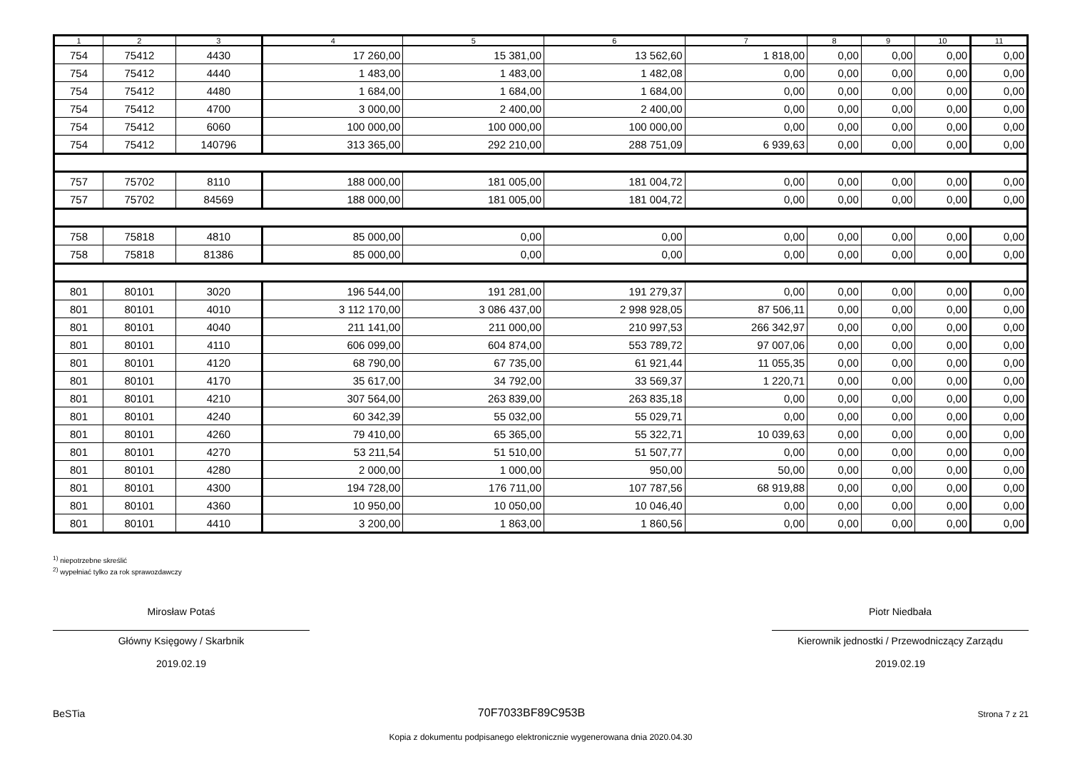| 1 | 2 | 3 | 4 | 5 | 6 | 7 | 8 | 9 | 10 | 11 |
| --- | --- | --- | --- | --- | --- | --- | --- | --- | --- | --- |
| 754 | 75412 | 4430 | 17 260,00 | 15 381,00 | 13 562,60 | 1 818,00 | 0,00 | 0,00 | 0,00 | 0,00 |
| 754 | 75412 | 4440 | 1 483,00 | 1 483,00 | 1 482,08 | 0,00 | 0,00 | 0,00 | 0,00 | 0,00 |
| 754 | 75412 | 4480 | 1 684,00 | 1 684,00 | 1 684,00 | 0,00 | 0,00 | 0,00 | 0,00 | 0,00 |
| 754 | 75412 | 4700 | 3 000,00 | 2 400,00 | 2 400,00 | 0,00 | 0,00 | 0,00 | 0,00 | 0,00 |
| 754 | 75412 | 6060 | 100 000,00 | 100 000,00 | 100 000,00 | 0,00 | 0,00 | 0,00 | 0,00 | 0,00 |
| 754 | 75412 | 140796 | 313 365,00 | 292 210,00 | 288 751,09 | 6 939,63 | 0,00 | 0,00 | 0,00 | 0,00 |
| 757 | 75702 | 8110 | 188 000,00 | 181 005,00 | 181 004,72 | 0,00 | 0,00 | 0,00 | 0,00 | 0,00 |
| 757 | 75702 | 84569 | 188 000,00 | 181 005,00 | 181 004,72 | 0,00 | 0,00 | 0,00 | 0,00 | 0,00 |
| 758 | 75818 | 4810 | 85 000,00 | 0,00 | 0,00 | 0,00 | 0,00 | 0,00 | 0,00 | 0,00 |
| 758 | 75818 | 81386 | 85 000,00 | 0,00 | 0,00 | 0,00 | 0,00 | 0,00 | 0,00 | 0,00 |
| 801 | 80101 | 3020 | 196 544,00 | 191 281,00 | 191 279,37 | 0,00 | 0,00 | 0,00 | 0,00 | 0,00 |
| 801 | 80101 | 4010 | 3 112 170,00 | 3 086 437,00 | 2 998 928,05 | 87 506,11 | 0,00 | 0,00 | 0,00 | 0,00 |
| 801 | 80101 | 4040 | 211 141,00 | 211 000,00 | 210 997,53 | 266 342,97 | 0,00 | 0,00 | 0,00 | 0,00 |
| 801 | 80101 | 4110 | 606 099,00 | 604 874,00 | 553 789,72 | 97 007,06 | 0,00 | 0,00 | 0,00 | 0,00 |
| 801 | 80101 | 4120 | 68 790,00 | 67 735,00 | 61 921,44 | 11 055,35 | 0,00 | 0,00 | 0,00 | 0,00 |
| 801 | 80101 | 4170 | 35 617,00 | 34 792,00 | 33 569,37 | 1 220,71 | 0,00 | 0,00 | 0,00 | 0,00 |
| 801 | 80101 | 4210 | 307 564,00 | 263 839,00 | 263 835,18 | 0,00 | 0,00 | 0,00 | 0,00 | 0,00 |
| 801 | 80101 | 4240 | 60 342,39 | 55 032,00 | 55 029,71 | 0,00 | 0,00 | 0,00 | 0,00 | 0,00 |
| 801 | 80101 | 4260 | 79 410,00 | 65 365,00 | 55 322,71 | 10 039,63 | 0,00 | 0,00 | 0,00 | 0,00 |
| 801 | 80101 | 4270 | 53 211,54 | 51 510,00 | 51 507,77 | 0,00 | 0,00 | 0,00 | 0,00 | 0,00 |
| 801 | 80101 | 4280 | 2 000,00 | 1 000,00 | 950,00 | 50,00 | 0,00 | 0,00 | 0,00 | 0,00 |
| 801 | 80101 | 4300 | 194 728,00 | 176 711,00 | 107 787,56 | 68 919,88 | 0,00 | 0,00 | 0,00 | 0,00 |
| 801 | 80101 | 4360 | 10 950,00 | 10 050,00 | 10 046,40 | 0,00 | 0,00 | 0,00 | 0,00 | 0,00 |
| 801 | 80101 | 4410 | 3 200,00 | 1 863,00 | 1 860,56 | 0,00 | 0,00 | 0,00 | 0,00 | 0,00 |
<sup>1)</sup> niepotrzebne skreślić
<sup>2)</sup> wypełniać tylko za rok sprawozdawczy
Mirosław Potaś
Główny Księgowy / Skarbnik
2019.02.19
Piotr Niedbała
Kierownik jednostki / Przewodniczący Zarządu
2019.02.19
BeSTia 70F7033BF89C953B Strona 7 z 21
Kopia z dokumentu podpisanego elektronicznie wygenerowana dnia 2020.04.30